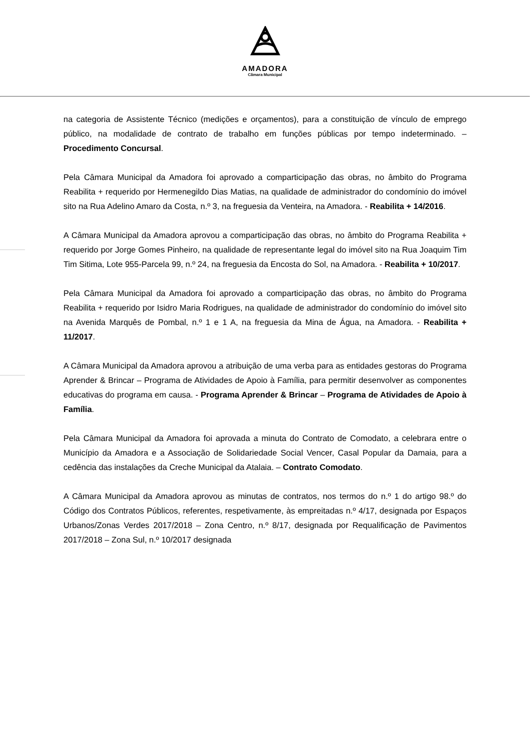AMADORA
Câmara Municipal
na categoria de Assistente Técnico (medições e orçamentos), para a constituição de vínculo de emprego público, na modalidade de contrato de trabalho em funções públicas por tempo indeterminado. – Procedimento Concursal.
Pela Câmara Municipal da Amadora foi aprovado a comparticipação das obras, no âmbito do Programa Reabilita + requerido por Hermenegildo Dias Matias, na qualidade de administrador do condomínio do imóvel sito na Rua Adelino Amaro da Costa, n.º 3, na freguesia da Venteira, na Amadora. - Reabilita + 14/2016.
A Câmara Municipal da Amadora aprovou a comparticipação das obras, no âmbito do Programa Reabilita + requerido por Jorge Gomes Pinheiro, na qualidade de representante legal do imóvel sito na Rua Joaquim Tim Tim Sitima, Lote 955-Parcela 99, n.º 24, na freguesia da Encosta do Sol, na Amadora. - Reabilita + 10/2017.
Pela Câmara Municipal da Amadora foi aprovado a comparticipação das obras, no âmbito do Programa Reabilita + requerido por Isidro Maria Rodrigues, na qualidade de administrador do condomínio do imóvel sito na Avenida Marquês de Pombal, n.º 1 e 1 A, na freguesia da Mina de Água, na Amadora. - Reabilita + 11/2017.
A Câmara Municipal da Amadora aprovou a atribuição de uma verba para as entidades gestoras do Programa Aprender & Brincar – Programa de Atividades de Apoio à Família, para permitir desenvolver as componentes educativas do programa em causa. - Programa Aprender & Brincar – Programa de Atividades de Apoio à Família.
Pela Câmara Municipal da Amadora foi aprovada a minuta do Contrato de Comodato, a celebrara entre o Município da Amadora e a Associação de Solidariedade Social Vencer, Casal Popular da Damaia, para a cedência das instalações da Creche Municipal da Atalaia. – Contrato Comodato.
A Câmara Municipal da Amadora aprovou as minutas de contratos, nos termos do n.º 1 do artigo 98.º do Código dos Contratos Públicos, referentes, respetivamente, às empreitadas n.º 4/17, designada por Espaços Urbanos/Zonas Verdes 2017/2018 – Zona Centro, n.º 8/17, designada por Requalificação de Pavimentos 2017/2018 – Zona Sul, n.º 10/2017 designada